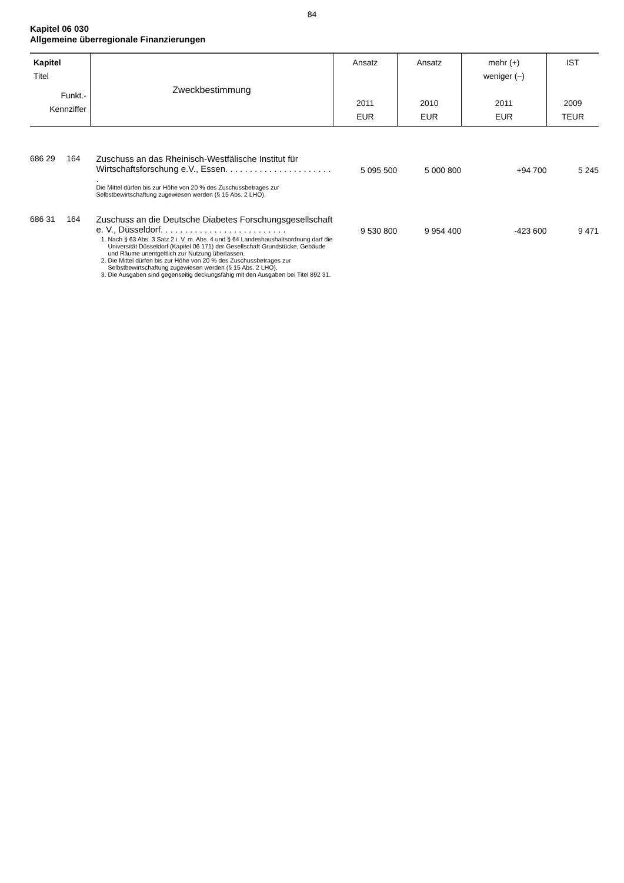84
Kapitel 06 030
Allgemeine überregionale Finanzierungen
| Kapitel Titel Funkt.- Kennziffer | Zweckbestimmung | Ansatz 2011 EUR | Ansatz 2010 EUR | mehr (+) weniger (–) 2011 EUR | IST 2009 TEUR |
| --- | --- | --- | --- | --- | --- |
| 686 29 164 | Zuschuss an das Rheinisch-Westfälische Institut für Wirtschaftsforschung e.V., Essen. . . . . . . . . . . . . . . . . . . . . . . Die Mittel dürfen bis zur Höhe von 20 % des Zuschussbetrages zur Selbstbewirtschaftung zugewiesen werden (§ 15 Abs. 2 LHO). | 5 095 500 | 5 000 800 | +94 700 | 5 245 |
| 686 31 164 | Zuschuss an die Deutsche Diabetes Forschungsgesellschaft e. V., Düsseldorf. . . . . . . . . . . . . . . . . . . . . . . . . . 1. Nach § 63 Abs. 3 Satz 2 i. V. m. Abs. 4 und § 64 Landeshaushaltsordnung darf die Universität Düsseldorf (Kapitel 06 171) der Gesellschaft Grundstücke, Gebäude und Räume unentgeltlich zur Nutzung überlassen. 2. Die Mittel dürfen bis zur Höhe von 20 % des Zuschussbetrages zur Selbstbewirtschaftung zugewiesen werden (§ 15 Abs. 2 LHO). 3. Die Ausgaben sind gegenseitig deckungsfähig mit den Ausgaben bei Titel 892 31. | 9 530 800 | 9 954 400 | -423 600 | 9 471 |